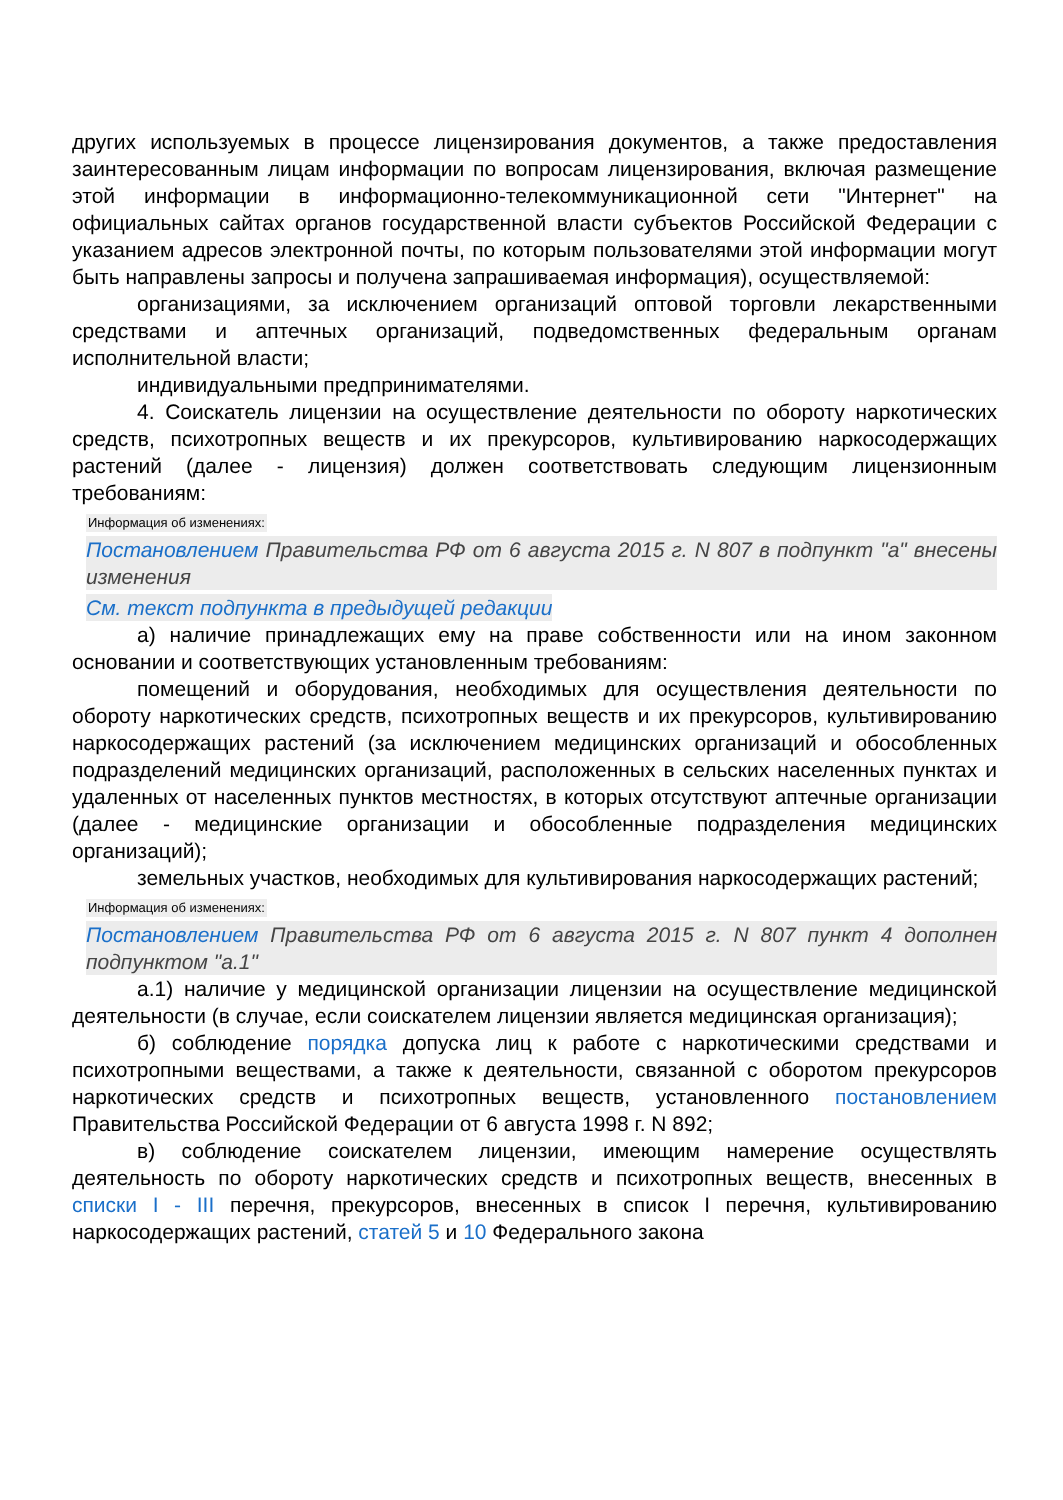других используемых в процессе лицензирования документов, а также предоставления заинтересованным лицам информации по вопросам лицензирования, включая размещение этой информации в информационно-телекоммуникационной сети "Интернет" на официальных сайтах органов государственной власти субъектов Российской Федерации с указанием адресов электронной почты, по которым пользователями этой информации могут быть направлены запросы и получена запрашиваемая информация), осуществляемой:
организациями, за исключением организаций оптовой торговли лекарственными средствами и аптечных организаций, подведомственных федеральным органам исполнительной власти;
индивидуальными предпринимателями.
4. Соискатель лицензии на осуществление деятельности по обороту наркотических средств, психотропных веществ и их прекурсоров, культивированию наркосодержащих растений (далее - лицензия) должен соответствовать следующим лицензионным требованиям:
Информация об изменениях:
Постановлением Правительства РФ от 6 августа 2015 г. N 807 в подпункт "а" внесены изменения
См. текст подпункта в предыдущей редакции
а) наличие принадлежащих ему на праве собственности или на ином законном основании и соответствующих установленным требованиям:
помещений и оборудования, необходимых для осуществления деятельности по обороту наркотических средств, психотропных веществ и их прекурсоров, культивированию наркосодержащих растений (за исключением медицинских организаций и обособленных подразделений медицинских организаций, расположенных в сельских населенных пунктах и удаленных от населенных пунктов местностях, в которых отсутствуют аптечные организации (далее - медицинские организации и обособленные подразделения медицинских организаций);
земельных участков, необходимых для культивирования наркосодержащих растений;
Информация об изменениях:
Постановлением Правительства РФ от 6 августа 2015 г. N 807 пункт 4 дополнен подпунктом "а.1"
а.1) наличие у медицинской организации лицензии на осуществление медицинской деятельности (в случае, если соискателем лицензии является медицинская организация);
б) соблюдение порядка допуска лиц к работе с наркотическими средствами и психотропными веществами, а также к деятельности, связанной с оборотом прекурсоров наркотических средств и психотропных веществ, установленного постановлением Правительства Российской Федерации от 6 августа 1998 г. N 892;
в) соблюдение соискателем лицензии, имеющим намерение осуществлять деятельность по обороту наркотических средств и психотропных веществ, внесенных в списки I - III перечня, прекурсоров, внесенных в список I перечня, культивированию наркосодержащих растений, статей 5 и 10 Федерального закона